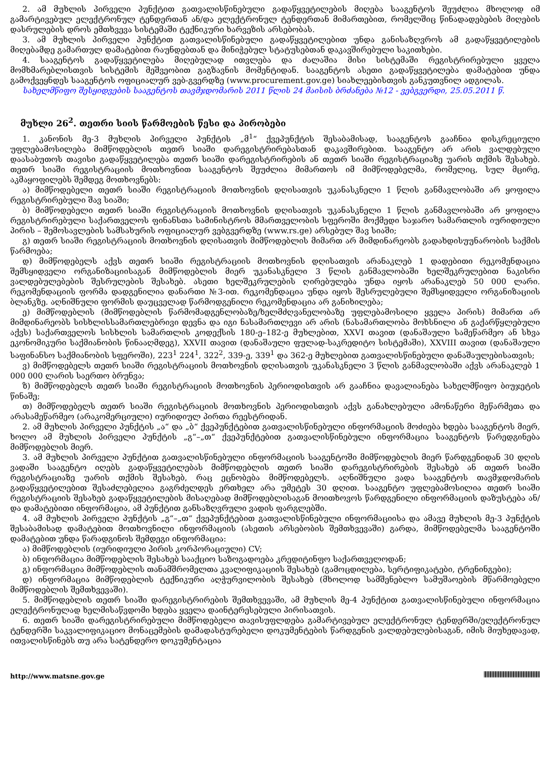2. ამ მუხლის პირველი პუნქტით გათვალისწინებული გადაწყვეტილების მიღება სააგენტოს შეუძლია მხოლოდ იმ გამარტივებულ ელექტრონულ ტენდერთან ან/და ელექტრონულ ტენდერთან მიმართებით, რომელშიც წინადადებების მიღების დასრულების დროს ემთხვევა სისტემაში ტექნიკური ხარვეზის არსებობას.
3. ამ მუხლის პირველი პუნქტით გათვალისწინებული გადაწყვეტილებით უნდა განისაზღვროს ამ გადაწყვეტილების მიღებამდე გამართულ დამატებით რაუნდებთან და მინიჭებულ სტატუსებთან დაკავშირებული საკითხები.
4. სააგენტოს გადაწყვეტილება მიღებულად ითვლება და ძალაშია მისი სისტემაში რეგისტრირებული ყველა მომხმარებლისთვის სისტემის მეშვეობით გაგზავნის მომენტიდან. სააგენტოს ასეთი გადაწყვეტილება დამატებით უნდა გამოქვეყნდეს სააგენტოს ოფიციალურ ვებ-გვერდზე (www.procurement.gov.ge) სიახლეებისთვის განკუთვნილ ადგილას.
სახელმწიფო შესყიდვების სააგენტოს თავმჯდომარის 2011 წლის 24 მაისის ბრძანება №12 - ვებგვერდი, 25.05.2011 წ.
მუხლი 26<sup>2</sup>. თეთრი სიის წარმოების წესი და პირობები
1. კანონის მე-3 მუხლის პირველი პუნქტის „მ<sup>1</sup>“ ქვეპუნქტის შესაბამისად, სააგენტოს გააჩნია დისკრეციული უფლებამოსილება მიმწოდებლის თეთრ სიაში დარეგისტრირებასთან დაკავშირებით. სააგენტო არ არის ვალდებული დაასაბუთოს თავისი გადაწყვეტილება თეთრ სიაში დარეგისტრირების ან თეთრ სიაში რეგისტრაციაზე უარის თქმის შესახებ. თეთრ სიაში რეგისტრაციის მოთხოვნით სააგენტოს შეუძლია მიმართოს იმ მიმწოდებელმა, რომელიც, სულ მცირე, აკმაყოფილებს შემდეგ მოთხოვნებს:
ა) მიმწოდებელი თეთრ სიაში რეგისტრაციის მოთხოვნის დღისათვის უკანასკნელი 1 წლის განმავლობაში არ ყოფილა რეგისტრირებული შავ სიაში;
ბ) მიმწოდებელი თეთრ სიაში რეგისტრაციის მოთხოვნის დღისათვის უკანასკნელი 1 წლის განმავლობაში არ ყოფილა რეგისტრირებული საქართველოს ფინანსთა სამინისტროს მმართველობის სფეროში მოქმედი საჯარო სამართლის იურიდიული პირის – შემოსავლების სამსახურის ოფიციალურ ვებგვერდზე (www.rs.ge) არსებულ შავ სიაში;
გ) თეთრ სიაში რეგისტრაციის მოთხოვნის დღისათვის მიმწოდებლის მიმართ არ მიმდინარეობს გადახდისუუნარობის საქმის წარმოება;
დ) მიმწოდებელს აქვს თეთრ სიაში რეგისტრაციის მოთხოვნის დღისათვის არანაკლებ 1 დადებითი რეკომენდაცია შემსყიდველი ორგანიზაციისაგან მიმწოდებლის მიერ უკანასკნელი 3 წლის განმავლობაში ხელშეკრულებით ნაკისრი ვალდებულებების შესრულების შესახებ. ასეთი ხელშეკრულების ღირებულება უნდა იყოს არანაკლებ 50 000 ლარი. რეკომენდაციის ფორმა დადგენილია დანართი №3-ით. რეკომენდაცია უნდა იყოს შესრულებული შემსყიდველი ორგანიზაციის ბლანკზე. აღნიშნული ფორმის დაუცველად წარმოდგენილი რეკომენდაცია არ განიხილება;
ე) მიმწოდებლის (მიმწოდებლის წარმომადგენლობაზე/ხელმძღვანელობაზე უფლებამოსილი ყველა პირის) მიმართ არ მიმდინარეობს სისხლისსამართლებრივი დევნა და იგი ნასამართლევი არ არის (ნასამართლობა მოხსნილი ან გაქარწყლებული აქვს) საქართველოს სისხლის სამართლის კოდექსის 180-ე–182-ე მუხლებით, XXVI თავით (დანაშაული სამეწარმეო ან სხვა ეკონომიკური საქმიანობის წინააღმდეგ), XXVII თავით (დანაშაული ფულად-საკრედიტო სისტემაში), XXVIII თავით (დანაშაული საფინანსო საქმიანობის სფეროში), 223<sup>1</sup> 224<sup>1</sup>, 322<sup>2</sup>, 339-ე, 339<sup>1</sup> და 362-ე მუხლებით გათვალისწინებული დანაშაულებისათვის;
ვ) მიმწოდებელს თეთრ სიაში რეგისტრაციის მოთხოვნის დღისათვის უკანასკნელი 3 წლის განმავლობაში აქვს არანაკლებ 1 000 000 ლარის საერთო ბრუნვა;
ზ) მიმწოდებელს თეთრ სიაში რეგისტრაციის მოთხოვნის პერიოდისთვის არ გააჩნია დავალიანება სახელმწიფო ბიუჯეტის წინაშე;
თ) მიმწოდებელს თეთრ სიაში რეგისტრაციის მოთხოვნის პერიოდისთვის აქვს განახლებული ამონაწერი მეწარმეთა და არასამეწარმეო (არაკომერციული) იურიდიულ პირთა რეესტრიდან.
2. ამ მუხლის პირველი პუნქტის „ა“ და „ბ“ ქვეპუნქტებით გათვალისწინებული ინფორმაციის მოძიება ხდება სააგენტოს მიერ, ხოლო ამ მუხლის პირველი პუნქტის „გ“–„თ“ ქვეპუნქტებით გათვალისწინებული ინფორმაცია სააგენტოს წარედგინება მიმწოდებლის მიერ.
3. ამ მუხლის პირველი პუნქტით გათვალისწინებული ინფორმაციის სააგენტოში მიმწოდებლის მიერ წარდგენიდან 30 დღის ვადაში სააგენტო იღებს გადაწყვეტილებას მიმწოდებლის თეთრ სიაში დარეგისტრირების შესახებ ან თეთრ სიაში რეგისტრაციაზე უარის თქმის შესახებ, რაც ეცნობება მიმწოდებელს. აღნიშნული ვადა სააგენტოს თავმჯდომარის გადაწყვეტილებით შესაძლებელია გაგრძელდეს ერთხელ არა უმეტეს 30 დღით. სააგენტო უფლებამოსილია თეთრ სიაში რეგისტრაციის შესახებ გადაწყვეტილების მისაღებად მიმწოდებლისაგან მოითხოვოს წარდგენილი ინფორმაციის დაზუსტება ან/და დამატებითი ინფორმაცია, ამ პუნქტით განსაზღვრული ვადის ფარგლებში.
4. ამ მუხლის პირველი პუნქტის „გ“–„თ“ ქვეპუნქტებით გათვალისწინებული ინფორმაციისა და ამავე მუხლის მე-3 პუნქტის შესაბამისად დამატებით მოთხოვნილი ინფორმაციის (ასეთის არსებობის შემთხვევაში) გარდა, მიმწოდებელმა სააგენტოში დამატებით უნდა წარადგინოს შემდეგი ინფორმაცია:
ა) მიმწოდებლის (იურიდიული პირის კორპორაციული) CV;
ბ) ინფორმაცია მიმწოდებლის შესახებ სააქციო საზოგადოება კრედიტინფო საქართველოდან;
გ) ინფორმაცია მიმწოდებლის თანამშრომელთა კვალიფიკაციის შესახებ (გამოცდილება, სერტიფიკატები, ტრენინგები);
დ) ინფორმაცია მიმწოდებლის ტექნიკური აღჭურვილობის შესახებ (მხოლოდ სამშენებლო სამუშაოების მწარმოებელი მიმწოდებლის შემთხვევაში).
5. მიმწოდებლის თეთრ სიაში დარეგისტრირების შემთხვევაში, ამ მუხლის მე-4 პუნქტით გათვალისწინებული ინფორმაცია ელექტრონულად ხელმისაწვდომი ხდება ყველა დაინტერესებული პირისათვის.
6. თეთრ სიაში დარეგისტრირებული მიმწოდებელი თავისუფლდება გამარტივებულ ელექტრონულ ტენდერში/ელექტრონულ ტენდერში საკვალიფიკაციო მონაცემების დამადასტურებელი დოკუმენტების წარდგენის ვალდებულებისაგან, იმის მიუხედავად, ითვალისწინებს თუ არა სატენდერო დოკუმენტაცია
http://www.matsne.gov.ge